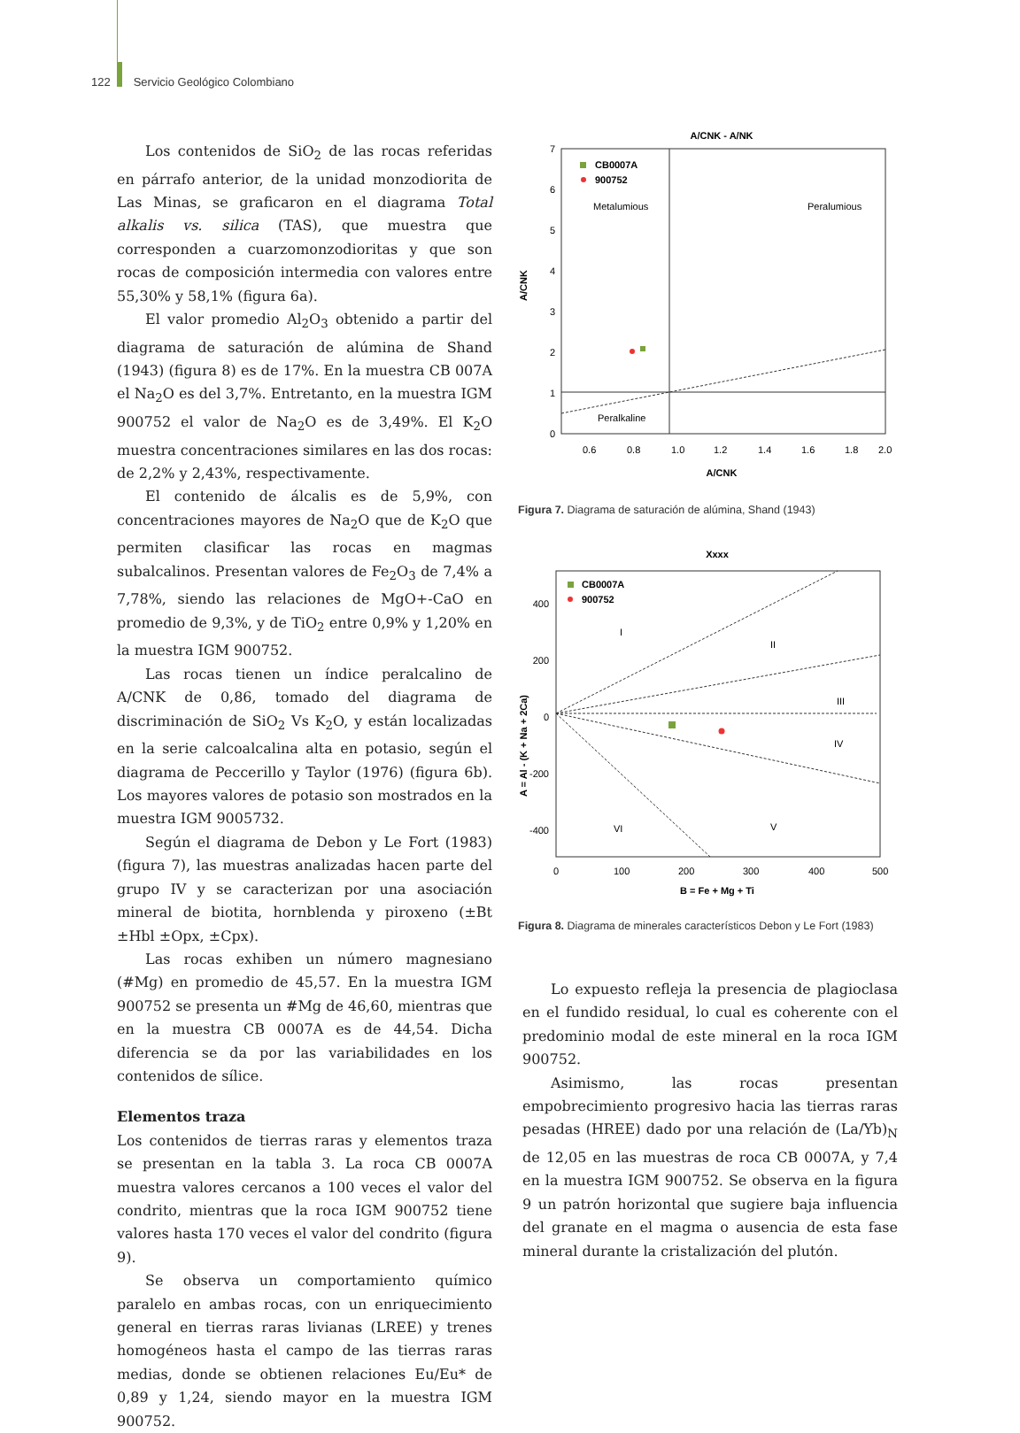122 Servicio Geológico Colombiano
Los contenidos de SiO<sub>2</sub> de las rocas referidas en párrafo anterior, de la unidad monzodiorita de Las Minas, se graficaron en el diagrama Total alkalis vs. silica (TAS), que muestra que corresponden a cuarzomonzodioritas y que son rocas de composición intermedia con valores entre 55,30% y 58,1% (figura 6a).
El valor promedio Al<sub>2</sub>O<sub>3</sub> obtenido a partir del diagrama de saturación de alúmina de Shand (1943) (figura 8) es de 17%. En la muestra CB 007A el Na<sub>2</sub>O es del 3,7%. Entretanto, en la muestra IGM 900752 el valor de Na<sub>2</sub>O es de 3,49%. El K<sub>2</sub>O muestra concentraciones similares en las dos rocas: de 2,2% y 2,43%, respectivamente.
El contenido de álcalis es de 5,9%, con concentraciones mayores de Na<sub>2</sub>O que de K<sub>2</sub>O que permiten clasificar las rocas en magmas subalcalinos. Presentan valores de Fe<sub>2</sub>O<sub>3</sub> de 7,4% a 7,78%, siendo las relaciones de MgO+-CaO en promedio de 9,3%, y de TiO<sub>2</sub> entre 0,9% y 1,20% en la muestra IGM 900752.
Las rocas tienen un índice peralcalino de A/CNK de 0,86, tomado del diagrama de discriminación de SiO<sub>2</sub> Vs K<sub>2</sub>O, y están localizadas en la serie calcoalcalina alta en potasio, según el diagrama de Peccerillo y Taylor (1976) (figura 6b). Los mayores valores de potasio son mostrados en la muestra IGM 9005732.
Según el diagrama de Debon y Le Fort (1983) (figura 7), las muestras analizadas hacen parte del grupo IV y se caracterizan por una asociación mineral de biotita, hornblenda y piroxeno (±Bt ±Hbl ±Opx, ±Cpx).
Las rocas exhiben un número magnesiano (#Mg) en promedio de 45,57. En la muestra IGM 900752 se presenta un #Mg de 46,60, mientras que en la muestra CB 0007A es de 44,54. Dicha diferencia se da por las variabilidades en los contenidos de sílice.
Elementos traza
Los contenidos de tierras raras y elementos traza se presentan en la tabla 3. La roca CB 0007A muestra valores cercanos a 100 veces el valor del condrito, mientras que la roca IGM 900752 tiene valores hasta 170 veces el valor del condrito (figura 9).
Se observa un comportamiento químico paralelo en ambas rocas, con un enriquecimiento general en tierras raras livianas (LREE) y trenes homogéneos hasta el campo de las tierras raras medias, donde se obtienen relaciones Eu/Eu* de 0,89 y 1,24, siendo mayor en la muestra IGM 900752.
A/CNK - A/NK
7
6
5
4
3
2
1
0
0.6
0.8
1.0
1.2
1.4
1.6
1.8
2.0
A/CNK
A/CNK
CB0007A
900752
Metalumious
Peralumious
Peralkaline
Figura 7. Diagrama de saturación de alúmina, Shand (1943)
Xxxx
400
200
0
-200
-400
0
100
200
300
400
500
B = Fe + Mg + Ti
A = Al - (K + Na + 2Ca)
CB0007A
900752
I
II
III
IV
V
VI
Figura 8. Diagrama de minerales característicos Debon y Le Fort (1983)
Lo expuesto refleja la presencia de plagioclasa en el fundido residual, lo cual es coherente con el predominio modal de este mineral en la roca IGM 900752.
Asimismo, las rocas presentan empobrecimiento progresivo hacia las tierras raras pesadas (HREE) dado por una relación de (La/Yb)<sub>N</sub> de 12,05 en las muestras de roca CB 0007A, y 7,4 en la muestra IGM 900752. Se observa en la figura 9 un patrón horizontal que sugiere baja influencia del granate en el magma o ausencia de esta fase mineral durante la cristalización del plutón.